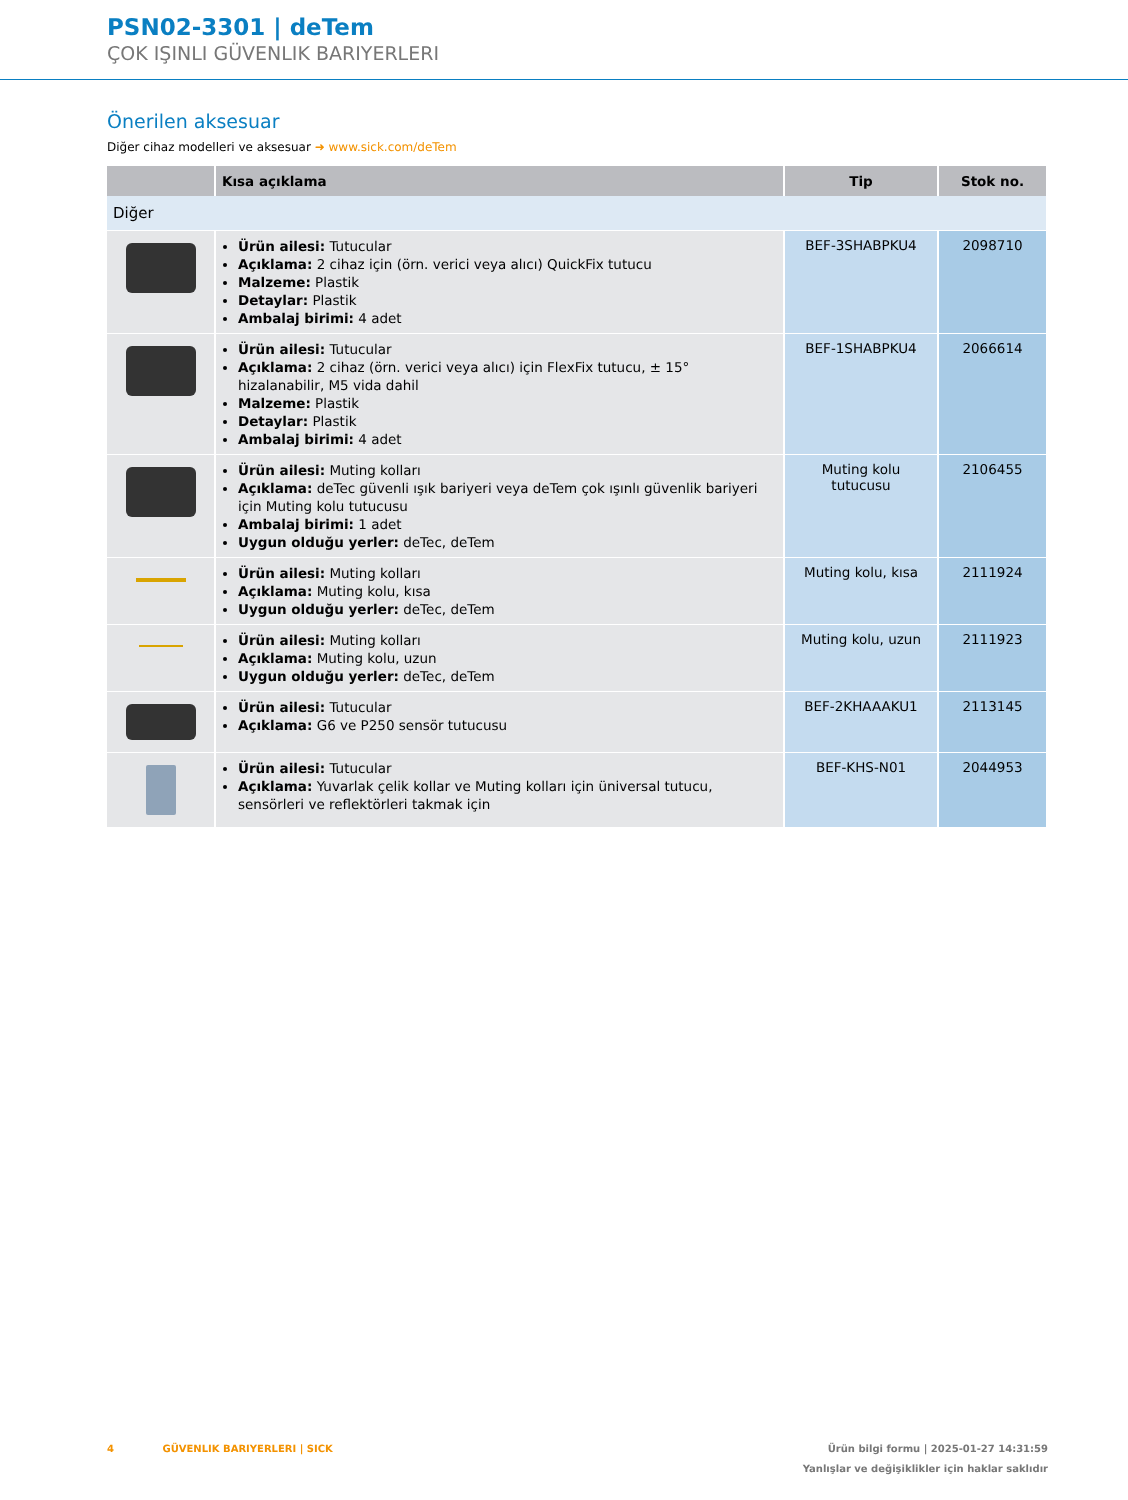PSN02-3301 | deTem
ÇOK IŞINLI GÜVENLIK BARIYERLERI
Önerilen aksesuar
Diğer cihaz modelleri ve aksesuar ➜ www.sick.com/deTem
| | Kısa açıklama | Tip | Stok no. |
| --- | --- | --- | --- |
| Diğer | | | |
| | Ürün ailesi: Tutucular Açıklama: 2 cihaz için (örn. verici veya alıcı) QuickFix tutucu Malzeme: Plastik Detaylar: Plastik Ambalaj birimi: 4 adet | BEF-3SHABPKU4 | 2098710 |
| | Ürün ailesi: Tutucular Açıklama: 2 cihaz (örn. verici veya alıcı) için FlexFix tutucu, ± 15° hizalanabilir, M5 vida dahil Malzeme: Plastik Detaylar: Plastik Ambalaj birimi: 4 adet | BEF-1SHABPKU4 | 2066614 |
| | Ürün ailesi: Muting kolları Açıklama: deTec güvenli ışık bariyeri veya deTem çok ışınlı güvenlik bariyeri için Muting kolu tutucusu Ambalaj birimi: 1 adet Uygun olduğu yerler: deTec, deTem | Muting kolu tutucusu | 2106455 |
| | Ürün ailesi: Muting kolları Açıklama: Muting kolu, kısa Uygun olduğu yerler: deTec, deTem | Muting kolu, kısa | 2111924 |
| | Ürün ailesi: Muting kolları Açıklama: Muting kolu, uzun Uygun olduğu yerler: deTec, deTem | Muting kolu, uzun | 2111923 |
| | Ürün ailesi: Tutucular Açıklama: G6 ve P250 sensör tutucusu | BEF-2KHAAAKU1 | 2113145 |
| | Ürün ailesi: Tutucular Açıklama: Yuvarlak çelik kollar ve Muting kolları için üniversal tutucu, sensörleri ve reflektörleri takmak için | BEF-KHS-N01 | 2044953 |
4 GÜVENLIK BARIYERLERI | SICK
Ürün bilgi formu | 2025-01-27 14:31:59
Yanlışlar ve değişiklikler için haklar saklıdır